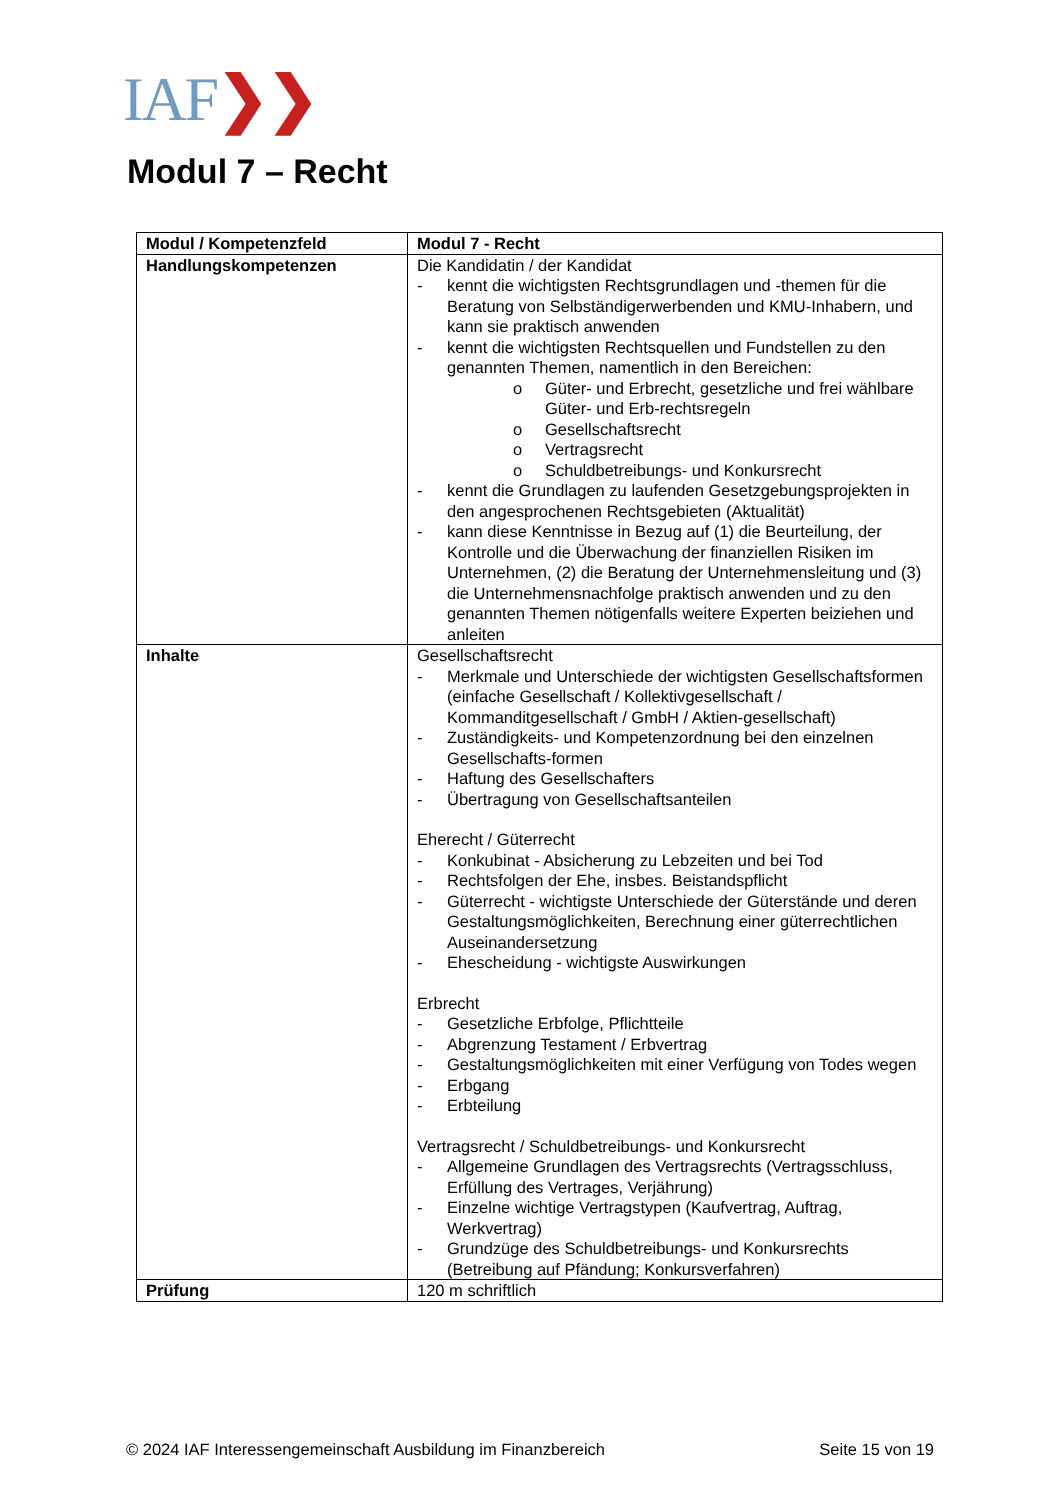IAF❯❯
Modul 7 – Recht
| Modul / Kompetenzfeld | Modul 7 - Recht |
| Handlungskompetenzen | Die Kandidatin / der Kandidat - kennt die wichtigsten Rechtsgrundlagen und -themen für die Beratung von Selbständigerwerbenden und KMU-Inhabern, und kann sie praktisch anwenden - kennt die wichtigsten Rechtsquellen und Fundstellen zu den genannten Themen, namentlich in den Bereichen: o Güter- und Erbrecht, gesetzliche und frei wählbare Güter- und Erb-rechtsregeln o Gesellschaftsrecht o Vertragsrecht o Schuldbetreibungs- und Konkursrecht - kennt die Grundlagen zu laufenden Gesetzgebungsprojekten in den angesprochenen Rechtsgebieten (Aktualität) - kann diese Kenntnisse in Bezug auf (1) die Beurteilung, der Kontrolle und die Überwachung der finanziellen Risiken im Unternehmen, (2) die Beratung der Unternehmensleitung und (3) die Unternehmensnachfolge praktisch anwenden und zu den genannten Themen nötigenfalls weitere Experten beiziehen und anleiten |
| Inhalte | Gesellschaftsrecht - Merkmale und Unterschiede der wichtigsten Gesellschaftsformen (einfache Gesellschaft / Kollektivgesellschaft / Kommanditgesellschaft / GmbH / Aktien-gesellschaft) - Zuständigkeits- und Kompetenzordnung bei den einzelnen Gesellschafts-formen - Haftung des Gesellschafters - Übertragung von Gesellschaftsanteilen Eherecht / Güterrecht - Konkubinat - Absicherung zu Lebzeiten und bei Tod - Rechtsfolgen der Ehe, insbes. Beistandspflicht - Güterrecht - wichtigste Unterschiede der Güterstände und deren Gestaltungsmöglichkeiten, Berechnung einer güterrechtlichen Auseinandersetzung - Ehescheidung - wichtigste Auswirkungen Erbrecht - Gesetzliche Erbfolge, Pflichtteile - Abgrenzung Testament / Erbvertrag - Gestaltungsmöglichkeiten mit einer Verfügung von Todes wegen - Erbgang - Erbteilung Vertragsrecht / Schuldbetreibungs- und Konkursrecht - Allgemeine Grundlagen des Vertragsrechts (Vertragsschluss, Erfüllung des Vertrages, Verjährung) - Einzelne wichtige Vertragstypen (Kaufvertrag, Auftrag, Werkvertrag) - Grundzüge des Schuldbetreibungs- und Konkursrechts (Betreibung auf Pfändung; Konkursverfahren) |
| Prüfung | 120 m schriftlich |
© 2024 IAF Interessengemeinschaft Ausbildung im Finanzbereich Seite 15 von 19